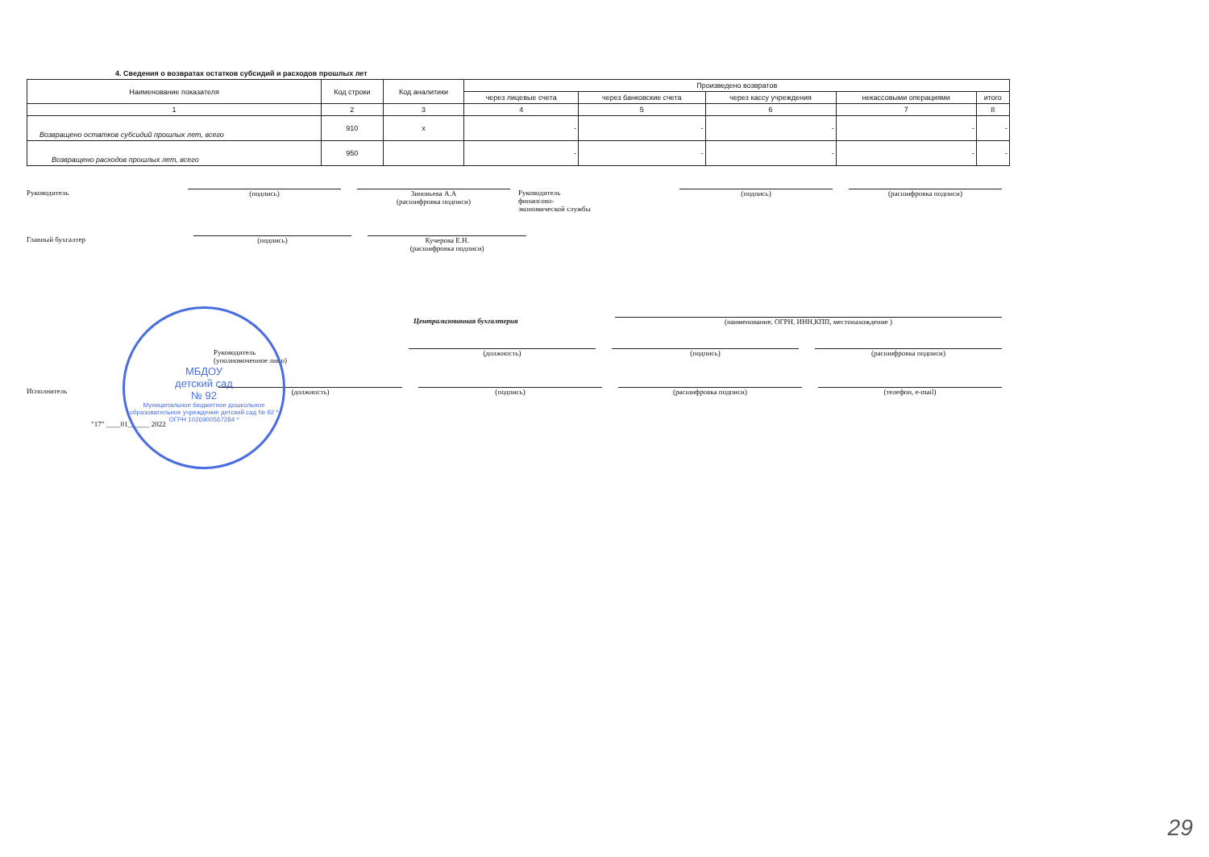4. Сведения о возвратах остатков субсидий и расходов прошлых лет
| Наименование показателя | Код строки | Код аналитики | Произведено возвратов | | | | |
| --- | --- | --- | --- | --- | --- | --- | --- |
| | | | через лицевые счета | через банковские счета | через кассу учреждения | некассовыми операциями | итого |
| 1 | 2 | 3 | 4 | 5 | 6 | 7 | 8 |
| Возвращено остатков субсидий прошлых лет, всего | 910 | х | - | - | - | - | - |
| Возвращено расходов прошлых лет, всего | 950 | | - | - | - | - | - |
Руководитель (подпись) Зиновьева А.А
(расшифровка подписи)
Руководитель
финансово-
экономической службы
(подпись) (расшифровка подписи)
Главный бухгалтер (подпись) Кучерова Е.Н.
(расшифровка подписи)
Централизованная бухгалтерия (наименование, ОГРН, ИНН,КПП, местонахождение )
Руководитель
(уполномоченное лицо)
(должность) (подпись) (расшифровка подписи)
Исполнитель (должность) (подпись) (расшифровка подписи) (телефон, e-mail)
"17" ____01______ 2022
МБДОУ
детский сад
№ 92
Муниципальное бюджетное дошкольное образовательное учреждение детский сад № 92 * ОГРН 1026900567284 *
29